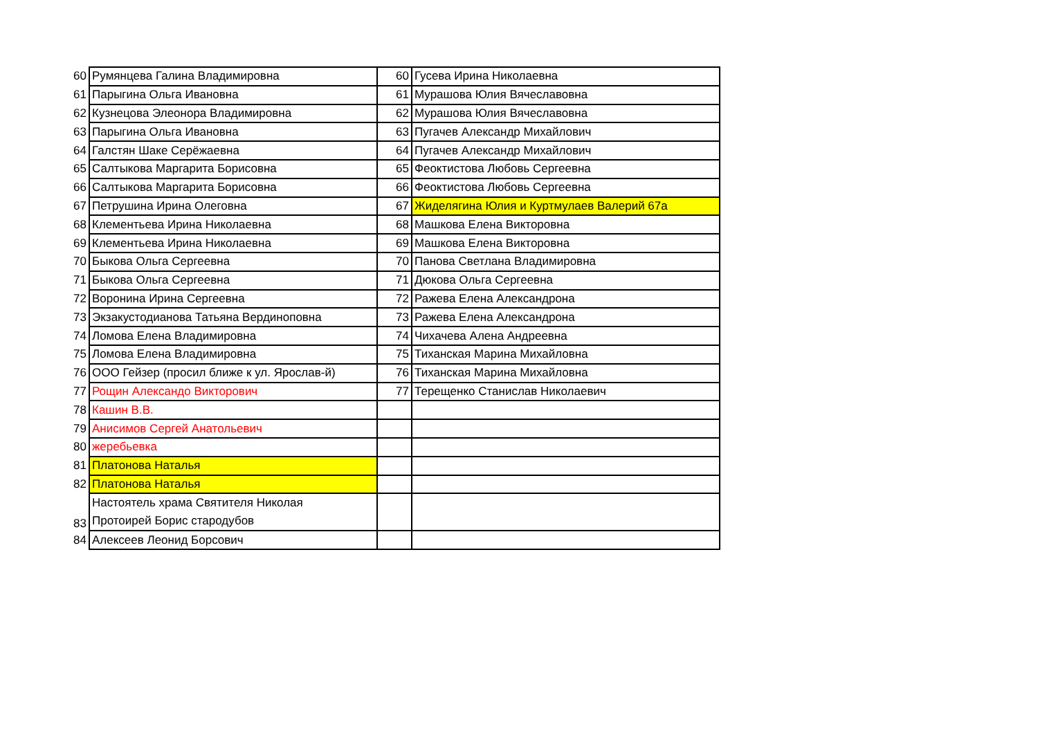| 60 | Румянцева Галина Владимировна | 60 | Гусева Ирина Николаевна |
| 61 | Парыгина Ольга Ивановна | 61 | Мурашова Юлия Вячеславовна |
| 62 | Кузнецова Элеонора Владимировна | 62 | Мурашова Юлия Вячеславовна |
| 63 | Парыгина Ольга Ивановна | 63 | Пугачев Александр Михайлович |
| 64 | Галстян Шаке Серёжаевна | 64 | Пугачев Александр Михайлович |
| 65 | Салтыкова Маргарита Борисовна | 65 | Феоктистова Любовь Сергеевна |
| 66 | Салтыкова Маргарита Борисовна | 66 | Феоктистова Любовь Сергеевна |
| 67 | Петрушина Ирина Олеговна | 67 | Жиделягина Юлия и Куртмулаев Валерий 67а |
| 68 | Клементьева Ирина Николаевна | 68 | Машкова Елена Викторовна |
| 69 | Клементьева Ирина Николаевна | 69 | Машкова Елена Викторовна |
| 70 | Быкова Ольга Сергеевна | 70 | Панова Светлана Владимировна |
| 71 | Быкова Ольга Сергеевна | 71 | Дюкова Ольга Сергеевна |
| 72 | Воронина Ирина Сергеевна | 72 | Ражева Елена Александрона |
| 73 | Экзакустодианова Татьяна Вердиноповна | 73 | Ражева Елена Александрона |
| 74 | Ломова Елена Владимировна | 74 | Чихачева Алена Андреевна |
| 75 | Ломова Елена Владимировна | 75 | Тиханская Марина Михайловна |
| 76 | ООО Гейзер (просил ближе к ул. Ярослав-й) | 76 | Тиханская Марина Михайловна |
| 77 | Рощин Александо Викторович | 77 | Терещенко Станислав Николаевич |
| 78 | Кашин В.В. | | |
| 79 | Анисимов Сергей Анатольевич | | |
| 80 | жеребьевка | | |
| 81 | Платонова Наталья | | |
| 82 | Платонова Наталья | | |
| 83 | Настоятель храма Святителя Николая Протоирей Борис стародубов | | |
| 84 | Алексеев Леонид Борсович | | |